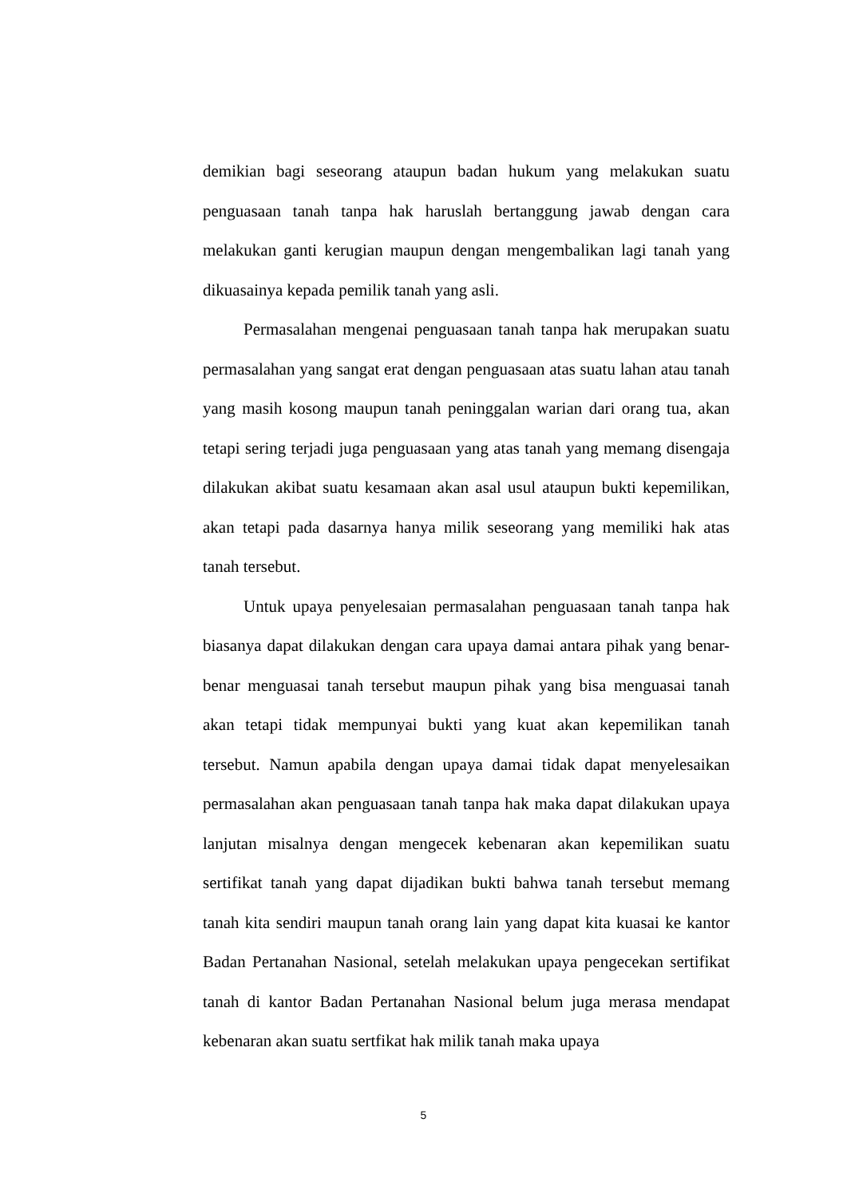demikian bagi seseorang ataupun badan hukum yang melakukan suatu penguasaan tanah tanpa hak haruslah bertanggung jawab dengan cara melakukan ganti kerugian maupun dengan mengembalikan lagi tanah yang dikuasainya kepada pemilik tanah yang asli.
Permasalahan mengenai penguasaan tanah tanpa hak merupakan suatu permasalahan yang sangat erat dengan penguasaan atas suatu lahan atau tanah yang masih kosong maupun tanah peninggalan warian dari orang tua, akan tetapi sering terjadi juga penguasaan yang atas tanah yang memang disengaja dilakukan akibat suatu kesamaan akan asal usul ataupun bukti kepemilikan, akan tetapi pada dasarnya hanya milik seseorang yang memiliki hak atas tanah tersebut.
Untuk upaya penyelesaian permasalahan penguasaan tanah tanpa hak biasanya dapat dilakukan dengan cara upaya damai antara pihak yang benar-benar menguasai tanah tersebut maupun pihak yang bisa menguasai tanah akan tetapi tidak mempunyai bukti yang kuat akan kepemilikan tanah tersebut. Namun apabila dengan upaya damai tidak dapat menyelesaikan permasalahan akan penguasaan tanah tanpa hak maka dapat dilakukan upaya lanjutan misalnya dengan mengecek kebenaran akan kepemilikan suatu sertifikat tanah yang dapat dijadikan bukti bahwa tanah tersebut memang tanah kita sendiri maupun tanah orang lain yang dapat kita kuasai ke kantor Badan Pertanahan Nasional, setelah melakukan upaya pengecekan sertifikat tanah di kantor Badan Pertanahan Nasional belum juga merasa mendapat kebenaran akan suatu sertfikat hak milik tanah maka upaya
5